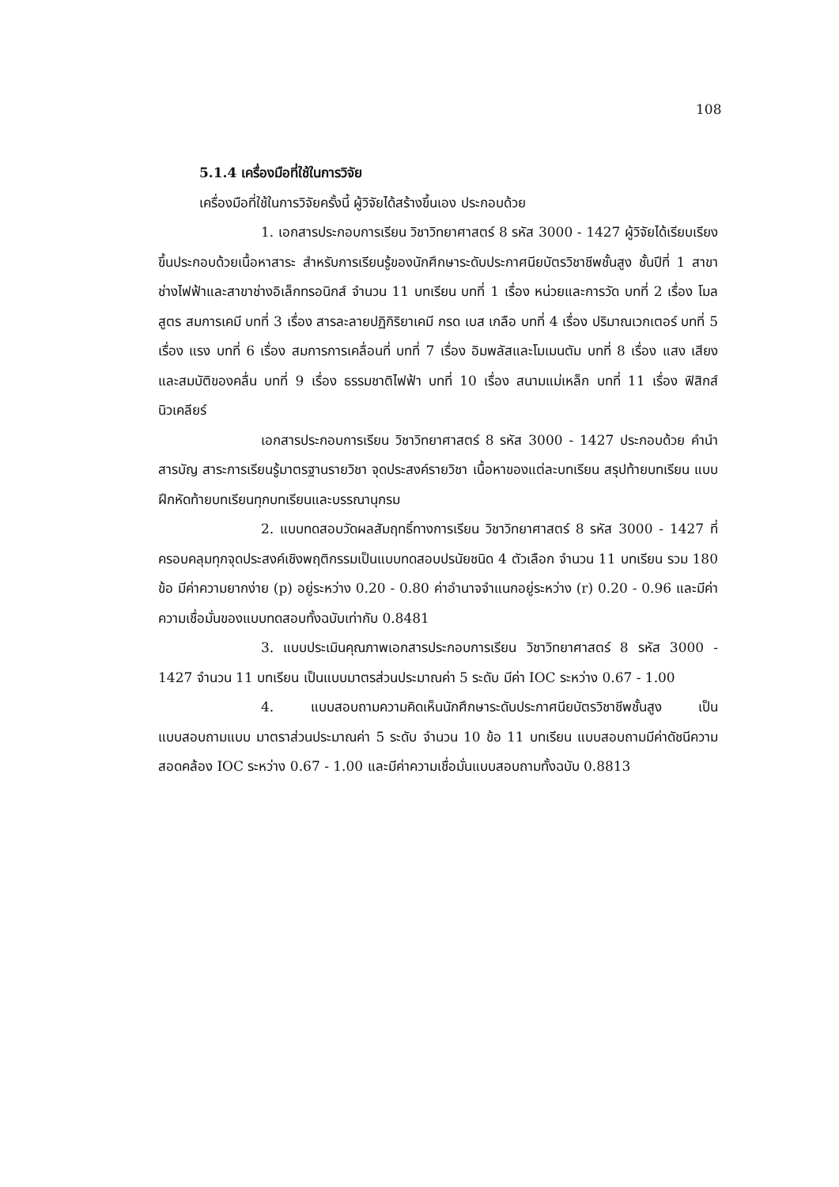108
5.1.4 เครื่องมือที่ใช้ในการวิจัย
เครื่องมือที่ใช้ในการวิจัยครั้งนี้ ผู้วิจัยได้สร้างขึ้นเอง ประกอบด้วย
1. เอกสารประกอบการเรียน วิชาวิทยาศาสตร์ 8 รหัส 3000 - 1427 ผู้วิจัยได้เรียบเรียงขึ้นประกอบด้วยเนื้อหาสาระ สำหรับการเรียนรู้ของนักศึกษาระดับประกาศนียบัตรวิชาชีพชั้นสูง ชั้นปีที่ 1 สาขาช่างไฟฟ้าและสาขาช่างอิเล็กทรอนิกส์ จำนวน 11 บทเรียน บทที่ 1 เรื่อง หน่วยและการวัด บทที่ 2 เรื่อง โมล สูตร สมการเคมี บทที่ 3 เรื่อง สารละลายปฏิกิริยาเคมี กรด เบส เกลือ บทที่ 4 เรื่อง ปริมาณเวกเตอร์ บทที่ 5 เรื่อง แรง บทที่ 6 เรื่อง สมการการเคลื่อนที่ บทที่ 7 เรื่อง อิมพลัสและโมเมนตัม บทที่ 8 เรื่อง แสง เสียง และสมบัติของคลื่น บทที่ 9 เรื่อง ธรรมชาติไฟฟ้า บทที่ 10 เรื่อง สนามแม่เหล็ก บทที่ 11 เรื่อง ฟิสิกส์นิวเคลียร์
เอกสารประกอบการเรียน วิชาวิทยาศาสตร์ 8 รหัส 3000 - 1427 ประกอบด้วย คำนำ สารบัญ สาระการเรียนรู้มาตรฐานรายวิชา จุดประสงค์รายวิชา เนื้อหาของแต่ละบทเรียน สรุปท้ายบทเรียน แบบฝึกหัดท้ายบทเรียนทุกบทเรียนและบรรณานุกรม
2. แบบทดสอบวัดผลสัมฤทธิ์ทางการเรียน วิชาวิทยาศาสตร์ 8 รหัส 3000 - 1427 ที่ครอบคลุมทุกจุดประสงค์เชิงพฤติกรรมเป็นแบบทดสอบปรนัยชนิด 4 ตัวเลือก จำนวน 11 บทเรียน รวม 180 ข้อ มีค่าความยากง่าย (p) อยู่ระหว่าง 0.20 - 0.80 ค่าอำนาจจำแนกอยู่ระหว่าง (r) 0.20 - 0.96 และมีค่าความเชื่อมั่นของแบบทดสอบทั้งฉบับเท่ากับ 0.8481
3. แบบประเมินคุณภาพเอกสารประกอบการเรียน วิชาวิทยาศาสตร์ 8 รหัส 3000 - 1427 จำนวน 11 บทเรียน เป็นแบบมาตรส่วนประมาณค่า 5 ระดับ มีค่า IOC ระหว่าง 0.67 - 1.00
4. แบบสอบถามความคิดเห็นนักศึกษาระดับประกาศนียบัตรวิชาชีพชั้นสูง เป็นแบบสอบถามแบบ มาตราส่วนประมาณค่า 5 ระดับ จำนวน 10 ข้อ 11 บทเรียน แบบสอบถามมีค่าดัชนีความสอดคล้อง IOC ระหว่าง 0.67 - 1.00 และมีค่าความเชื่อมั่นแบบสอบถามทั้งฉบับ 0.8813